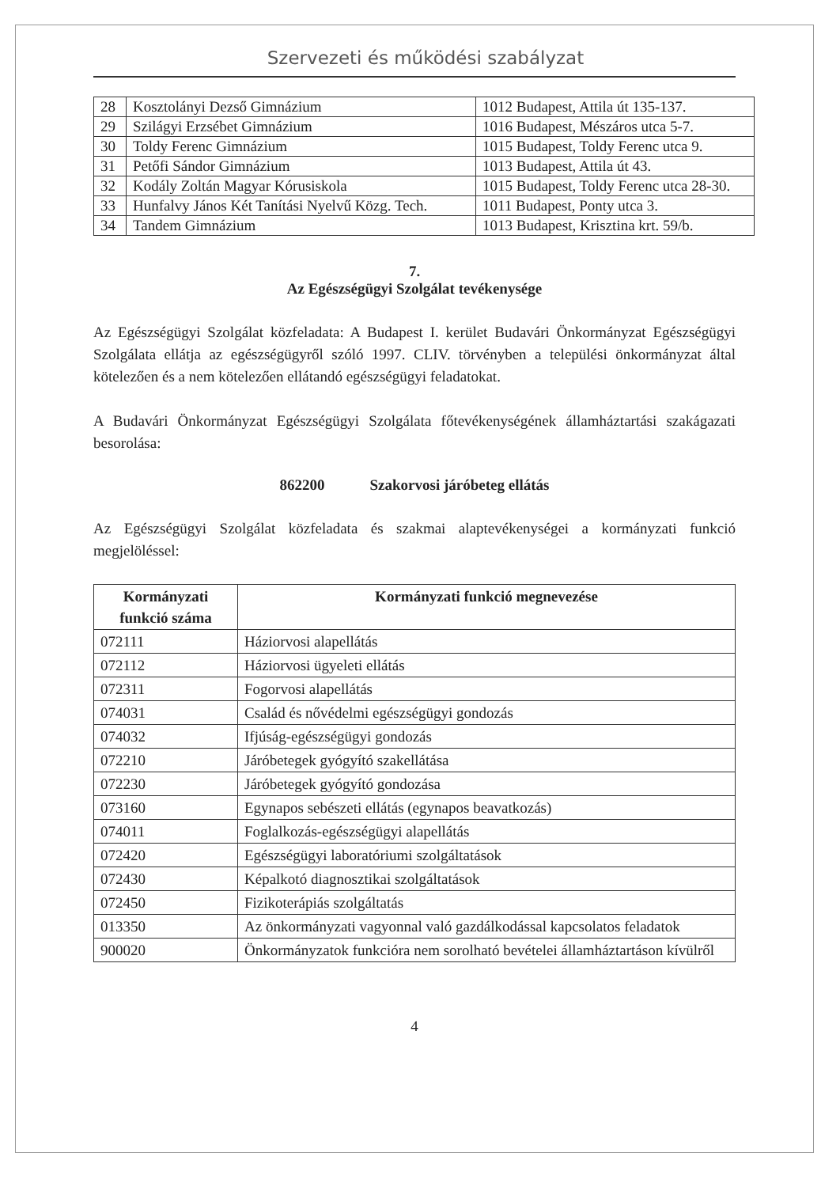Szervezeti és működési szabályzat
| 28 | Kosztolányi Dezső Gimnázium | 1012 Budapest, Attila út 135-137. |
| 29 | Szilágyi Erzsébet Gimnázium | 1016 Budapest, Mészáros utca 5-7. |
| 30 | Toldy Ferenc Gimnázium | 1015 Budapest, Toldy Ferenc utca 9. |
| 31 | Petőfi Sándor Gimnázium | 1013 Budapest, Attila út 43. |
| 32 | Kodály Zoltán Magyar Kórusiskola | 1015 Budapest, Toldy Ferenc utca 28-30. |
| 33 | Hunfalvy János Két Tanítási Nyelvű Közg. Tech. | 1011 Budapest, Ponty utca 3. |
| 34 | Tandem Gimnázium | 1013 Budapest, Krisztina krt. 59/b. |
7.
Az Egészségügyi Szolgálat tevékenysége
Az Egészségügyi Szolgálat közfeladata: A Budapest I. kerület Budavári Önkormányzat Egészségügyi Szolgálata ellátja az egészségügyről szóló 1997. CLIV. törvényben a települési önkormányzat által kötelezően és a nem kötelezően ellátandó egészségügyi feladatokat.
A Budavári Önkormányzat Egészségügyi Szolgálata főtevékenységének államháztartási szakágazati besorolása:
862200 Szakorvosi járóbeteg ellátás
Az Egészségügyi Szolgálat közfeladata és szakmai alaptevékenységei a kormányzati funkció megjelöléssel:
| Kormányzati funkció száma | Kormányzati funkció megnevezése |
| --- | --- |
| 072111 | Háziorvosi alapellátás |
| 072112 | Háziorvosi ügyeleti ellátás |
| 072311 | Fogorvosi alapellátás |
| 074031 | Család és nővédelmi egészségügyi gondozás |
| 074032 | Ifjúság-egészségügyi gondozás |
| 072210 | Járóbetegek gyógyító szakellátása |
| 072230 | Járóbetegek gyógyító gondozása |
| 073160 | Egynapos sebészeti ellátás (egynapos beavatkozás) |
| 074011 | Foglalkozás-egészségügyi alapellátás |
| 072420 | Egészségügyi laboratóriumi szolgáltatások |
| 072430 | Képalkotó diagnosztikai szolgáltatások |
| 072450 | Fizikoterápiás szolgáltatás |
| 013350 | Az önkormányzati vagyonnal való gazdálkodással kapcsolatos feladatok |
| 900020 | Önkormányzatok funkcióra nem sorolható bevételei államháztartáson kívülről |
4